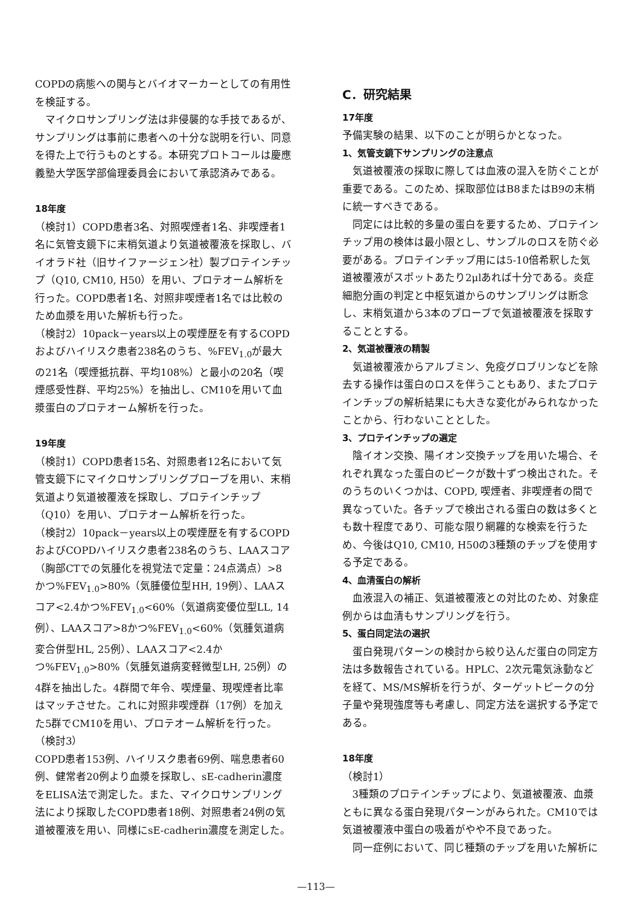COPDの病態への関与とバイオマーカーとしての有用性を検証する。
マイクロサンプリング法は非侵襲的な手技であるが、サンプリングは事前に患者への十分な説明を行い、同意を得た上で行うものとする。本研究プロトコールは慶應義塾大学医学部倫理委員会において承認済みである。
18年度
（検討1）COPD患者3名、対照喫煙者1名、非喫煙者1名に気管支鏡下に末梢気道より気道被覆液を採取し、バイオラド社（旧サイファージェン社）製プロテインチップ（Q10, CM10, H50）を用い、プロテオーム解析を行った。COPD患者1名、対照非喫煙者1名では比較のため血漿を用いた解析も行った。
（検討2）10pack－years以上の喫煙歴を有するCOPDおよびハイリスク患者238名のうち、%FEV<sub>1.0</sub>が最大の21名（喫煙抵抗群、平均108%）と最小の20名（喫煙感受性群、平均25%）を抽出し、CM10を用いて血漿蛋白のプロテオーム解析を行った。
19年度
（検討1）COPD患者15名、対照患者12名において気管支鏡下にマイクロサンプリングプローブを用い、末梢気道より気道被覆液を採取し、プロテインチップ（Q10）を用い、プロテオーム解析を行った。
（検討2）10pack－years以上の喫煙歴を有するCOPDおよびCOPDハイリスク患者238名のうち、LAAスコア（胸部CTでの気腫化を視覚法で定量：24点満点）>8かつ%FEV<sub>1.0</sub>>80%（気腫優位型HH, 19例）、LAAスコア<2.4かつ%FEV<sub>1.0</sub><60%（気道病変優位型LL, 14例）、LAAスコア>8かつ%FEV<sub>1.0</sub><60%（気腫気道病変合併型HL, 25例）、LAAスコア<2.4かつ%FEV<sub>1.0</sub>>80%（気腫気道病変軽微型LH, 25例）の4群を抽出した。4群間で年令、喫煙量、現喫煙者比率はマッチさせた。これに対照非喫煙群（17例）を加えた5群でCM10を用い、プロテオーム解析を行った。
（検討3）
COPD患者153例、ハイリスク患者69例、喘息患者60例、健常者20例より血漿を採取し、sE-cadherin濃度をELISA法で測定した。また、マイクロサンプリング法により採取したCOPD患者18例、対照患者24例の気道被覆液を用い、同様にsE-cadherin濃度を測定した。
C．研究結果
17年度
予備実験の結果、以下のことが明らかとなった。
1、気管支鏡下サンプリングの注意点
気道被覆液の採取に際しては血液の混入を防ぐことが重要である。このため、採取部位はB8またはB9の末梢に統一すべきである。
同定には比較的多量の蛋白を要するため、プロテインチップ用の検体は最小限とし、サンプルのロスを防ぐ必要がある。プロテインチップ用には5-10倍希釈した気道被覆液がスポットあたり2μlあれば十分である。炎症細胞分画の判定と中枢気道からのサンプリングは断念し、末梢気道から3本のプローブで気道被覆液を採取することとする。
2、気道被覆液の精製
気道被覆液からアルブミン、免疫グロブリンなどを除去する操作は蛋白のロスを伴うこともあり、またプロテインチップの解析結果にも大きな変化がみられなかったことから、行わないこととした。
3、プロテインチップの選定
陰イオン交換、陽イオン交換チップを用いた場合、それぞれ異なった蛋白のピークが数十ずつ検出された。そのうちのいくつかは、COPD, 喫煙者、非喫煙者の間で異なっていた。各チップで検出される蛋白の数は多くとも数十程度であり、可能な限り網羅的な検索を行うため、今後はQ10, CM10, H50の3種類のチップを使用する予定である。
4、血清蛋白の解析
血液混入の補正、気道被覆液との対比のため、対象症例からは血清もサンプリングを行う。
5、蛋白同定法の選択
蛋白発現パターンの検討から絞り込んだ蛋白の同定方法は多数報告されている。HPLC、2次元電気泳動などを経て、MS/MS解析を行うが、ターゲットピークの分子量や発現強度等も考慮し、同定方法を選択する予定である。
18年度
（検討1）
3種類のプロテインチップにより、気道被覆液、血漿ともに異なる蛋白発現パターンがみられた。CM10では気道被覆液中蛋白の吸着がやや不良であった。
同一症例において、同じ種類のチップを用いた解析に
—113—